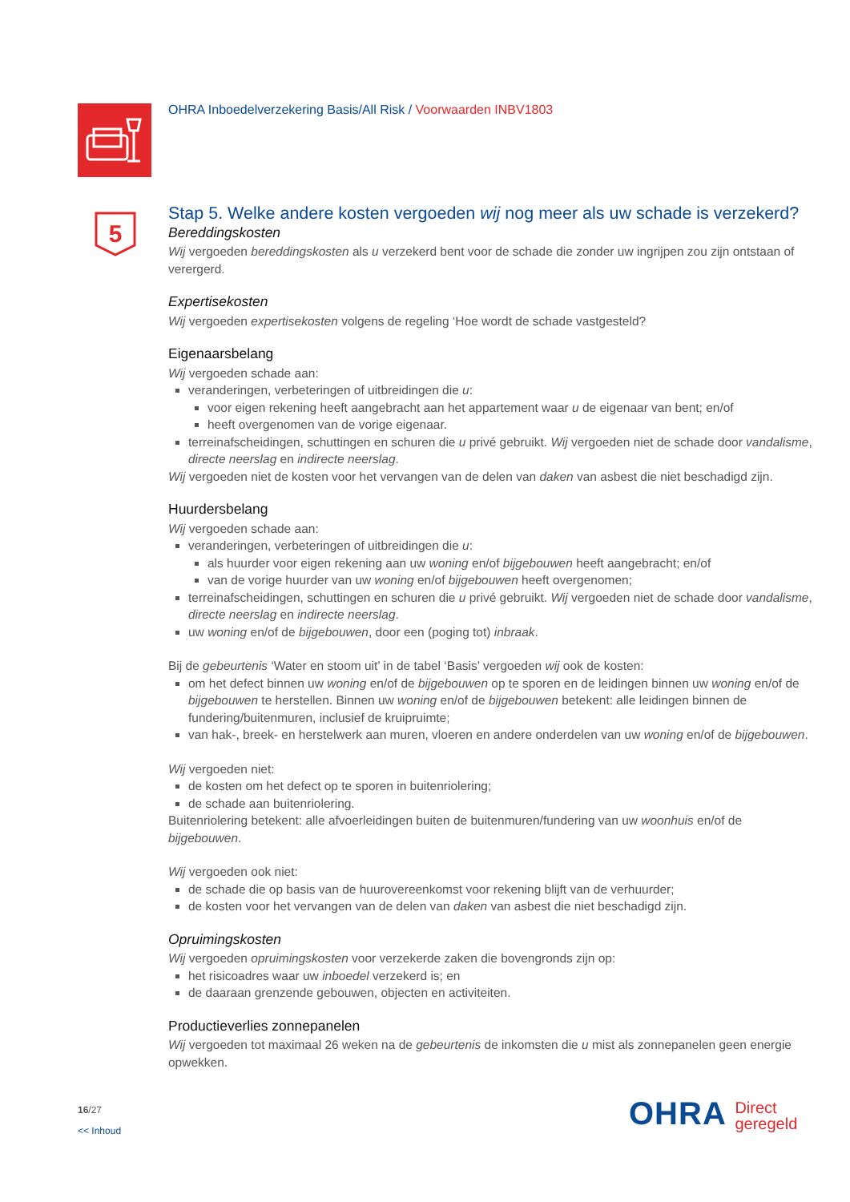5
OHRA Inboedelverzekering Basis/All Risk / Voorwaarden INBV1803
Stap 5. Welke andere kosten vergoeden wij nog meer als uw schade is verzekerd?
Bereddingskosten
Wij vergoeden bereddingskosten als u verzekerd bent voor de schade die zonder uw ingrijpen zou zijn ontstaan of verergerd.
Expertisekosten
Wij vergoeden expertisekosten volgens de regeling ‘Hoe wordt de schade vastgesteld?
Eigenaarsbelang
Wij vergoeden schade aan:
veranderingen, verbeteringen of uitbreidingen die u:
voor eigen rekening heeft aangebracht aan het appartement waar u de eigenaar van bent; en/of
heeft overgenomen van de vorige eigenaar.
terreinafscheidingen, schuttingen en schuren die u privé gebruikt. Wij vergoeden niet de schade door vandalisme, directe neerslag en indirecte neerslag.
Wij vergoeden niet de kosten voor het vervangen van de delen van daken van asbest die niet beschadigd zijn.
Huurdersbelang
Wij vergoeden schade aan:
veranderingen, verbeteringen of uitbreidingen die u:
als huurder voor eigen rekening aan uw woning en/of bijgebouwen heeft aangebracht; en/of
van de vorige huurder van uw woning en/of bijgebouwen heeft overgenomen;
terreinafscheidingen, schuttingen en schuren die u privé gebruikt. Wij vergoeden niet de schade door vandalisme, directe neerslag en indirecte neerslag.
uw woning en/of de bijgebouwen, door een (poging tot) inbraak.
Bij de gebeurtenis ‘Water en stoom uit’ in de tabel ‘Basis’ vergoeden wij ook de kosten:
om het defect binnen uw woning en/of de bijgebouwen op te sporen en de leidingen binnen uw woning en/of de bijgebouwen te herstellen. Binnen uw woning en/of de bijgebouwen betekent: alle leidingen binnen de fundering/buitenmuren, inclusief de kruipruimte;
van hak-, breek- en herstelwerk aan muren, vloeren en andere onderdelen van uw woning en/of de bijgebouwen.
Wij vergoeden niet:
de kosten om het defect op te sporen in buitenriolering;
de schade aan buitenriolering.
Buitenriolering betekent: alle afvoerleidingen buiten de buitenmuren/fundering van uw woonhuis en/of de bijgebouwen.
Wij vergoeden ook niet:
de schade die op basis van de huurovereenkomst voor rekening blijft van de verhuurder;
de kosten voor het vervangen van de delen van daken van asbest die niet beschadigd zijn.
Opruimingskosten
Wij vergoeden opruimingskosten voor verzekerde zaken die bovengronds zijn op:
het risicoadres waar uw inboedel verzekerd is; en
de daaraan grenzende gebouwen, objecten en activiteiten.
Productieverlies zonnepanelen
Wij vergoeden tot maximaal 26 weken na de gebeurtenis de inkomsten die u mist als zonnepanelen geen energie opwekken.
16/27
<< Inhoud
OHRA Direct
geregeld